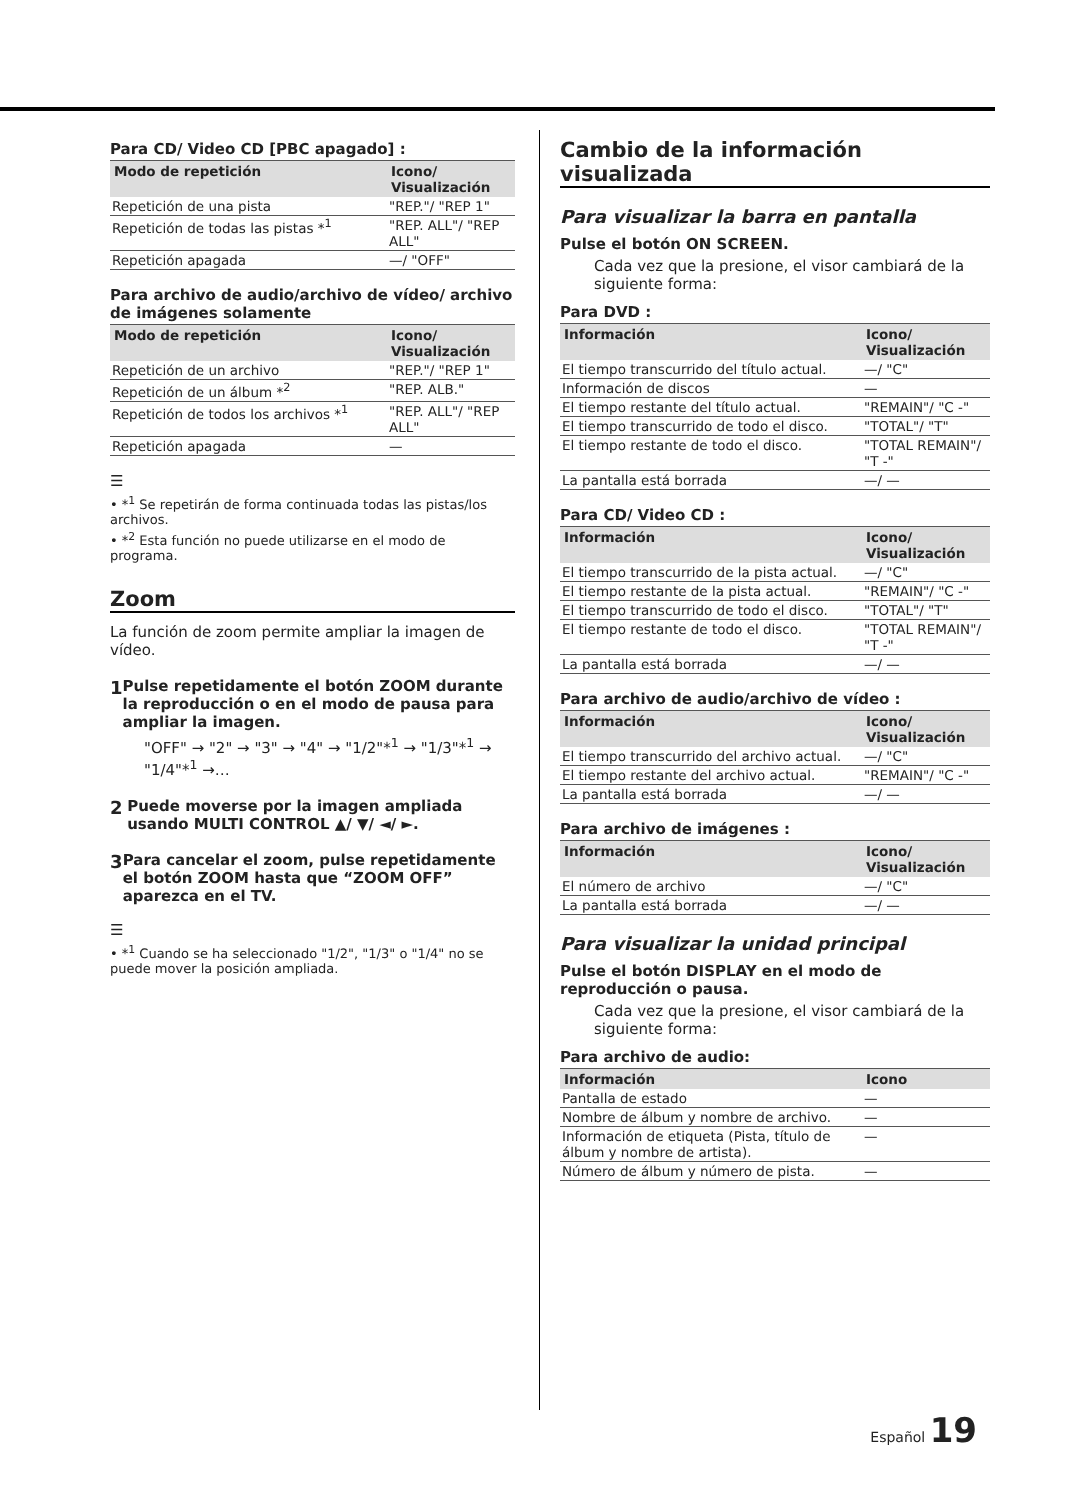Para CD/ Video CD [PBC apagado] :
| Modo de repetición | Icono/ Visualización |
| --- | --- |
| Repetición de una pista | "REP."/ "REP 1" |
| Repetición de todas las pistas *<sup>1</sup> | "REP. ALL"/ "REP ALL" |
| Repetición apagada | —/ "OFF" |
Para archivo de audio/archivo de vídeo/ archivo de imágenes solamente
| Modo de repetición | Icono/ Visualización |
| --- | --- |
| Repetición de un archivo | "REP."/ "REP 1" |
| Repetición de un álbum *<sup>2</sup> | "REP. ALB." |
| Repetición de todos los archivos *<sup>1</sup> | "REP. ALL"/ "REP ALL" |
| Repetición apagada | — |
☰
• *<sup>1</sup> Se repetirán de forma continuada todas las pistas/los archivos.
• *<sup>2</sup> Esta función no puede utilizarse en el modo de programa.
Zoom
La función de zoom permite ampliar la imagen de vídeo.
1
Pulse repetidamente el botón ZOOM durante la reproducción o en el modo de pausa para ampliar la imagen.
"OFF" → "2" → "3" → "4" → "1/2"*<sup>1</sup> → "1/3"*<sup>1</sup> → "1/4"*<sup>1</sup> →…
2
Puede moverse por la imagen ampliada usando MULTI CONTROL ▲/ ▼/ ◄/ ►.
3
Para cancelar el zoom, pulse repetidamente el botón ZOOM hasta que “ZOOM OFF” aparezca en el TV.
☰
• *<sup>1</sup> Cuando se ha seleccionado "1/2", "1/3" o "1/4" no se puede mover la posición ampliada.
Cambio de la información visualizada
Para visualizar la barra en pantalla
Pulse el botón ON SCREEN.
Cada vez que la presione, el visor cambiará de la siguiente forma:
Para DVD :
| Información | Icono/ Visualización |
| --- | --- |
| El tiempo transcurrido del título actual. | —/ "C" |
| Información de discos | — |
| El tiempo restante del título actual. | "REMAIN"/ "C -" |
| El tiempo transcurrido de todo el disco. | "TOTAL"/ "T" |
| El tiempo restante de todo el disco. | "TOTAL REMAIN"/ "T -" |
| La pantalla está borrada | —/ — |
Para CD/ Video CD :
| Información | Icono/ Visualización |
| --- | --- |
| El tiempo transcurrido de la pista actual. | —/ "C" |
| El tiempo restante de la pista actual. | "REMAIN"/ "C -" |
| El tiempo transcurrido de todo el disco. | "TOTAL"/ "T" |
| El tiempo restante de todo el disco. | "TOTAL REMAIN"/ "T -" |
| La pantalla está borrada | —/ — |
Para archivo de audio/archivo de vídeo :
| Información | Icono/ Visualización |
| --- | --- |
| El tiempo transcurrido del archivo actual. | —/ "C" |
| El tiempo restante del archivo actual. | "REMAIN"/ "C -" |
| La pantalla está borrada | —/ — |
Para archivo de imágenes :
| Información | Icono/ Visualización |
| --- | --- |
| El número de archivo | —/ "C" |
| La pantalla está borrada | —/ — |
Para visualizar la unidad principal
Pulse el botón DISPLAY en el modo de reproducción o pausa.
Cada vez que la presione, el visor cambiará de la siguiente forma:
Para archivo de audio:
| Información | Icono |
| --- | --- |
| Pantalla de estado | — |
| Nombre de álbum y nombre de archivo. | — |
| Información de etiqueta (Pista, título de álbum y nombre de artista). | — |
| Número de álbum y número de pista. | — |
Español 19